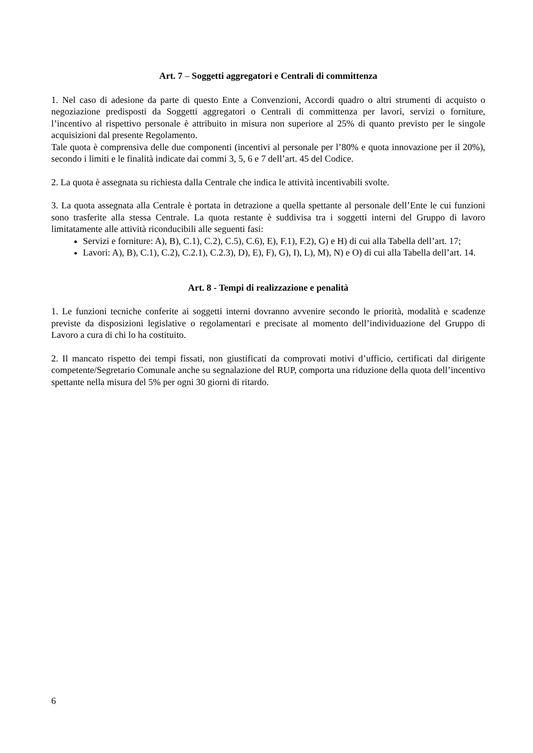Art. 7 – Soggetti aggregatori e Centrali di committenza
1. Nel caso di adesione da parte di questo Ente a Convenzioni, Accordi quadro o altri strumenti di acquisto o negoziazione predisposti da Soggetti aggregatori o Centrali di committenza per lavori, servizi o forniture, l’incentivo al rispettivo personale è attribuito in misura non superiore al 25% di quanto previsto per le singole acquisizioni dal presente Regolamento.
Tale quota è comprensiva delle due componenti (incentivi al personale per l’80% e quota innovazione per il 20%), secondo i limiti e le finalità indicate dai commi 3, 5, 6 e 7 dell’art. 45 del Codice.
2. La quota è assegnata su richiesta dalla Centrale che indica le attività incentivabili svolte.
3. La quota assegnata alla Centrale è portata in detrazione a quella spettante al personale dell’Ente le cui funzioni sono trasferite alla stessa Centrale. La quota restante è suddivisa tra i soggetti interni del Gruppo di lavoro limitatamente alle attività riconducibili alle seguenti fasi:
Servizi e forniture: A), B), C.1), C.2), C.5), C.6), E), F.1), F.2), G) e H) di cui alla Tabella dell’art. 17;
Lavori: A), B), C.1), C.2), C.2.1), C.2.3), D), E), F), G), I), L), M), N) e O) di cui alla Tabella dell’art. 14.
Art. 8 - Tempi di realizzazione e penalità
1. Le funzioni tecniche conferite ai soggetti interni dovranno avvenire secondo le priorità, modalità e scadenze previste da disposizioni legislative o regolamentari e precisate al momento dell’individuazione del Gruppo di Lavoro a cura di chi lo ha costituito.
2. Il mancato rispetto dei tempi fissati, non giustificati da comprovati motivi d’ufficio, certificati dal dirigente competente/Segretario Comunale anche su segnalazione del RUP, comporta una riduzione della quota dell’incentivo spettante nella misura del 5% per ogni 30 giorni di ritardo.
6